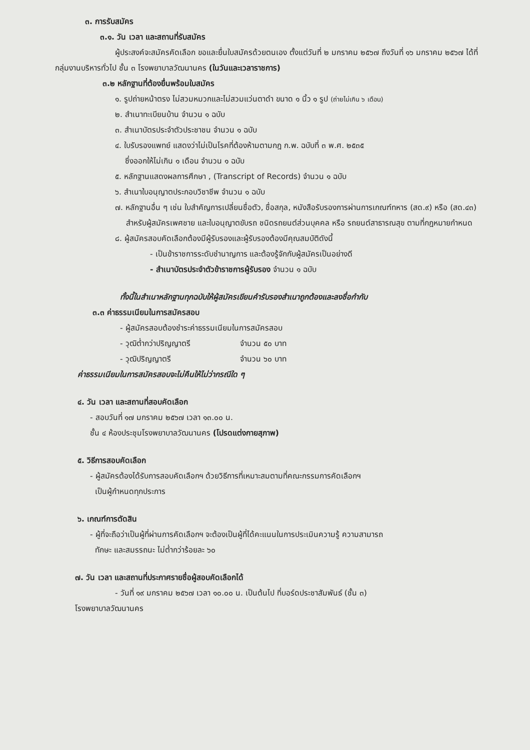๓. การรับสมัคร
๓.๑. วัน เวลา และสถานที่รับสมัคร
ผู้ประสงค์จะสมัครคัดเลือก ขอและยื่นใบสมัครด้วยตนเอง ตั้งแต่วันที่ ๒ มกราคม ๒๕๖๗ ถึงวันที่ ๑๖ มกราคม ๒๕๖๗ ได้ที่กลุ่มงานบริหารทั่วไป ชั้น ๓ โรงพยาบาลวัฒนานคร (ในวันและเวลาราชการ)
๓.๒ หลักฐานที่ต้องยื่นพร้อมใบสมัคร
๑. รูปถ่ายหน้าตรง ไม่สวมหมวกและไม่สวมแว่นตาดำ ขนาด ๑ นิ้ว ๑ รูป (ถ่ายไม่เกิน ๖ เดือน)
๒. สำเนาทะเบียนบ้าน จำนวน ๑ ฉบับ
๓. สำเนาบัตรประจำตัวประชาชน จำนวน ๑ ฉบับ
๔. ใบรับรองแพทย์ แสดงว่าไม่เป็นโรคที่ต้องห้ามตามกฎ ก.พ. ฉบับที่ ๓ พ.ศ. ๒๕๓๕
ซึ่งออกให้ไม่เกิน ๑ เดือน จำนวน ๑ ฉบับ
๕. หลักฐานแสดงผลการศึกษา , (Transcript of Records) จำนวน ๑ ฉบับ
๖. สำเนาใบอนุญาตประกอบวิชาชีพ จำนวน ๑ ฉบับ
๗. หลักฐานอื่น ๆ เช่น ใบสำคัญการเปลี่ยนชื่อตัว, ชื่อสกุล, หนังสือรับรองการผ่านการเกณฑ์ทหาร (สด.๙) หรือ (สด.๔๓) สำหรับผู้สมัครเพศชาย และใบอนุญาตขับรถ ชนิดรถยนต์ส่วนบุคคล หรือ รถยนต์สาธารณสุข ตามที่กฎหมายกำหนด
๘. ผู้สมัครสอบคัดเลือกต้องมีผู้รับรองและผู้รับรองต้องมีคุณสมบัติดังนี้
- เป็นข้าราชการระดับชำนาญการ และต้องรู้จักกับผู้สมัครเป็นอย่างดี
- สำเนาบัตรประจำตัวข้าราชการผู้รับรอง จำนวน ๑ ฉบับ
ทั้งนี้ในสำเนาหลักฐานทุกฉบับให้ผู้สมัครเขียนคำรับรองสำเนาถูกต้องและลงชื่อกำกับ
๓.๓ ค่าธรรมเนียมในการสมัครสอบ
- ผู้สมัครสอบต้องชำระค่าธรรมเนียมในการสมัครสอบ
- วุฒิต่ำกว่าปริญญาตรี จำนวน ๕๐ บาท
- วุฒิปริญญาตรี จำนวน ๖๐ บาท
ค่าธรรมเนียมในการสมัครสอบจะไม่คืนให้ไม่ว่ากรณีใด ๆ
๔. วัน เวลา และสถานที่สอบคัดเลือก
- สอบวันที่ ๑๗ มกราคม ๒๕๖๗ เวลา ๑๓.๐๐ น.
ชั้น ๔ ห้องประชุมโรงพยาบาลวัฒนานคร (โปรดแต่งกายสุภาพ)
๕. วิธีการสอบคัดเลือก
- ผู้สมัครต้องได้รับการสอบคัดเลือกฯ ด้วยวิธีการที่เหมาะสมตามที่คณะกรรมการคัดเลือกฯ
เป็นผู้กำหนดทุกประการ
๖. เกณฑ์การตัดสิน
- ผู้ที่จะถือว่าเป็นผู้ที่ผ่านการคัดเลือกฯ จะต้องเป็นผู้ที่ได้คะแนนในการประเมินความรู้ ความสามารถ
ทักษะ และสมรรถนะ ไม่ต่ำกว่าร้อยละ ๖๐
๗. วัน เวลา และสถานที่ประกาศรายชื่อผู้สอบคัดเลือกได้
- วันที่ ๑๙ มกราคม ๒๕๖๗ เวลา ๑๐.๐๐ น. เป็นต้นไป ที่บอร์ดประชาสัมพันธ์ (ชั้น ๓)
โรงพยาบาลวัฒนานคร